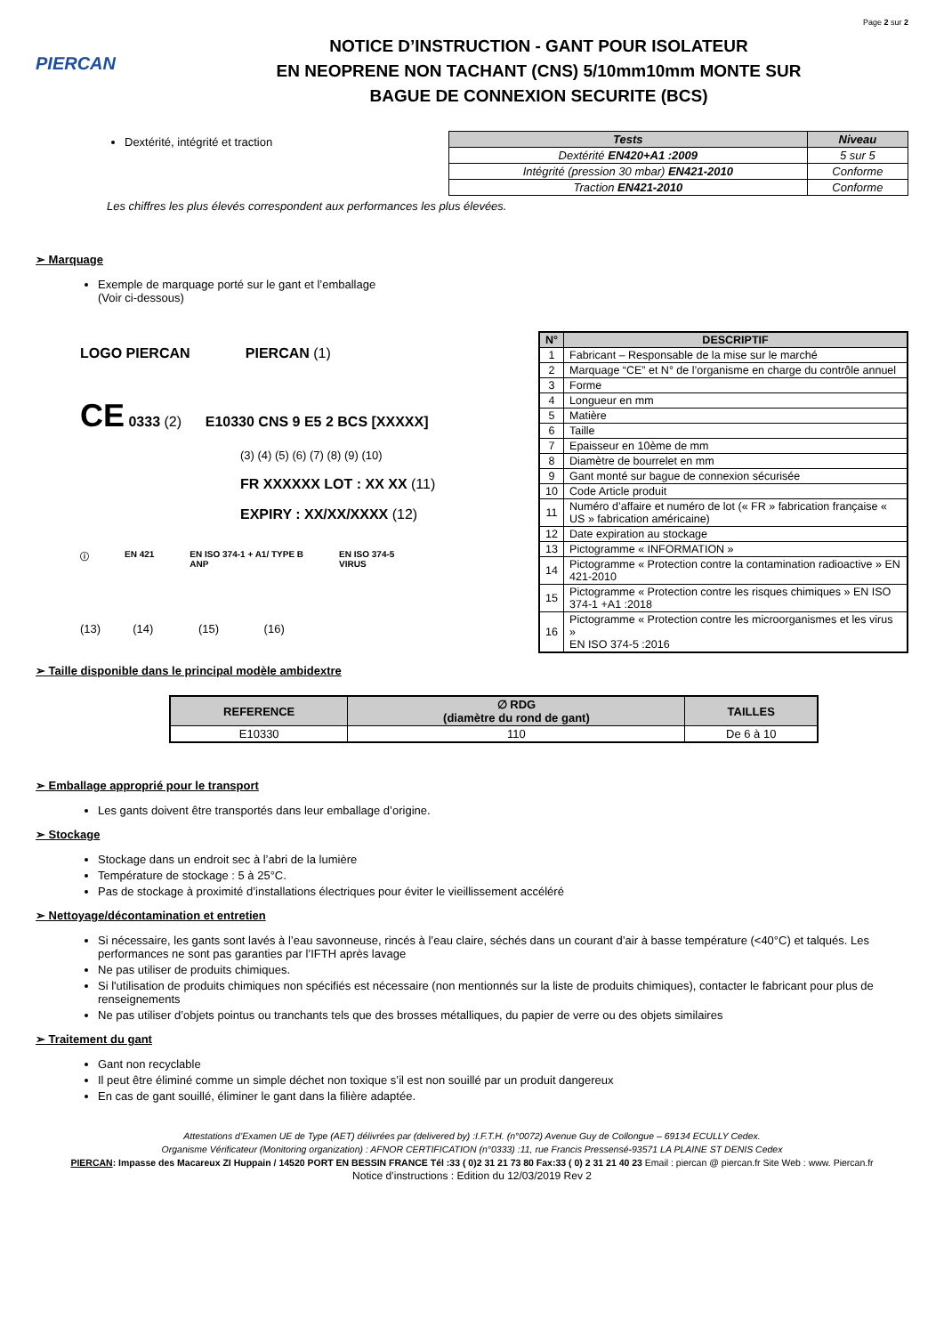Page 2 sur 2
PIERCAN
NOTICE D’INSTRUCTION - GANT POUR ISOLATEUR
EN NEOPRENE NON TACHANT (CNS) 5/10mm10mm MONTE SUR
BAGUE DE CONNEXION SECURITE (BCS)
Dextérité, intégrité et traction
| Tests | Niveau |
| --- | --- |
| Dextérité EN420+A1 :2009 | 5 sur 5 |
| Intégrité (pression 30 mbar) EN421-2010 | Conforme |
| Traction EN421-2010 | Conforme |
Les chiffres les plus élevés correspondent aux performances les plus élevées.
➢ Marquage
Exemple de marquage porté sur le gant et l’emballage
(Voir ci-dessous)
LOGO PIERCAN PIERCAN (1)
CE 0333 (2) E10330 CNS 9 E5 2 BCS [XXXXX]
(3) (4) (5) (6) (7) (8) (9) (10)
FR XXXXXX LOT : XX XX (11)
EXPIRY : XX/XX/XXXX (12)
ⓘ EN 421 EN ISO 374-1 + A1/ TYPE B
ANP EN ISO 374-5
VIRUS
(13) (14) (15) (16)
| N° | DESCRIPTIF |
| --- | --- |
| 1 | Fabricant – Responsable de la mise sur le marché |
| 2 | Marquage “CE” et N° de l’organisme en charge du contrôle annuel |
| 3 | Forme |
| 4 | Longueur en mm |
| 5 | Matière |
| 6 | Taille |
| 7 | Epaisseur en 10ème de mm |
| 8 | Diamètre de bourrelet en mm |
| 9 | Gant monté sur bague de connexion sécurisée |
| 10 | Code Article produit |
| 11 | Numéro d’affaire et numéro de lot (« FR » fabrication française « US » fabrication américaine) |
| 12 | Date expiration au stockage |
| 13 | Pictogramme « INFORMATION » |
| 14 | Pictogramme « Protection contre la contamination radioactive » EN 421-2010 |
| 15 | Pictogramme « Protection contre les risques chimiques » EN ISO 374-1 +A1 :2018 |
| 16 | Pictogramme « Protection contre les microorganismes et les virus » EN ISO 374-5 :2016 |
➢ Taille disponible dans le principal modèle ambidextre
| REFERENCE | ∅ RDG (diamètre du rond de gant) | TAILLES |
| --- | --- | --- |
| E10330 | 110 | De 6 à 10 |
➢ Emballage approprié pour le transport
Les gants doivent être transportés dans leur emballage d’origine.
➢ Stockage
Stockage dans un endroit sec à l’abri de la lumière
Température de stockage : 5 à 25°C.
Pas de stockage à proximité d’installations électriques pour éviter le vieillissement accéléré
➢ Nettoyage/décontamination et entretien
Si nécessaire, les gants sont lavés à l’eau savonneuse, rincés à l’eau claire, séchés dans un courant d’air à basse température (<40°C) et talqués. Les performances ne sont pas garanties par l’IFTH après lavage
Ne pas utiliser de produits chimiques.
Si l'utilisation de produits chimiques non spécifiés est nécessaire (non mentionnés sur la liste de produits chimiques), contacter le fabricant pour plus de renseignements
Ne pas utiliser d’objets pointus ou tranchants tels que des brosses métalliques, du papier de verre ou des objets similaires
➢ Traitement du gant
Gant non recyclable
Il peut être éliminé comme un simple déchet non toxique s’il est non souillé par un produit dangereux
En cas de gant souillé, éliminer le gant dans la filière adaptée.
Attestations d’Examen UE de Type (AET) délivrées par (delivered by) :I.F.T.H. (n°0072) Avenue Guy de Collongue – 69134 ECULLY Cedex.
Organisme Vérificateur (Monitoring organization) : AFNOR CERTIFICATION (n°0333) :11, rue Francis Pressensé-93571 LA PLAINE ST DENIS Cedex
PIERCAN: Impasse des Macareux ZI Huppain / 14520 PORT EN BESSIN FRANCE Tél :33 ( 0)2 31 21 73 80 Fax:33 ( 0) 2 31 21 40 23 Email : piercan @ piercan.fr Site Web : www. Piercan.fr
Notice d’instructions : Edition du 12/03/2019 Rev 2